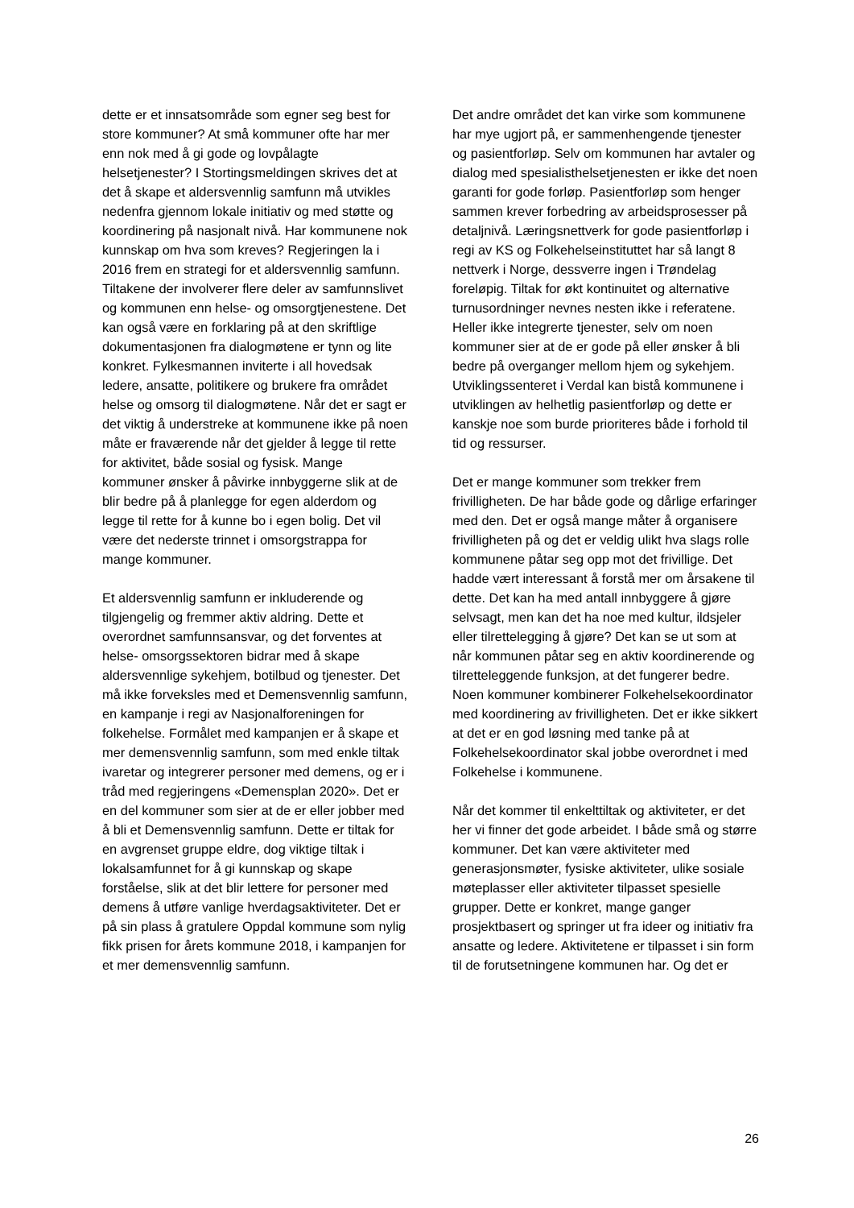dette er et innsatsområde som egner seg best for store kommuner? At små kommuner ofte har mer enn nok med å gi gode og lovpålagte helsetjenester? I Stortingsmeldingen skrives det at det å skape et aldersvennlig samfunn må utvikles nedenfra gjennom lokale initiativ og med støtte og koordinering på nasjonalt nivå. Har kommunene nok kunnskap om hva som kreves? Regjeringen la i 2016 frem en strategi for et aldersvennlig samfunn. Tiltakene der involverer flere deler av samfunnslivet og kommunen enn helse- og omsorgtjenestene. Det kan også være en forklaring på at den skriftlige dokumentasjonen fra dialogmøtene er tynn og lite konkret. Fylkesmannen inviterte i all hovedsak ledere, ansatte, politikere og brukere fra området helse og omsorg til dialogmøtene. Når det er sagt er det viktig å understreke at kommunene ikke på noen måte er fraværende når det gjelder å legge til rette for aktivitet, både sosial og fysisk. Mange kommuner ønsker å påvirke innbyggerne slik at de blir bedre på å planlegge for egen alderdom og legge til rette for å kunne bo i egen bolig. Det vil være det nederste trinnet i omsorgstrappa for mange kommuner.
Et aldersvennlig samfunn er inkluderende og tilgjengelig og fremmer aktiv aldring. Dette et overordnet samfunnsansvar, og det forventes at helse- omsorgssektoren bidrar med å skape aldersvennlige sykehjem, botilbud og tjenester. Det må ikke forveksles med et Demensvennlig samfunn, en kampanje i regi av Nasjonalforeningen for folkehelse. Formålet med kampanjen er å skape et mer demensvennlig samfunn, som med enkle tiltak ivaretar og integrerer personer med demens, og er i tråd med regjeringens «Demensplan 2020». Det er en del kommuner som sier at de er eller jobber med å bli et Demensvennlig samfunn. Dette er tiltak for en avgrenset gruppe eldre, dog viktige tiltak i lokalsamfunnet for å gi kunnskap og skape forståelse, slik at det blir lettere for personer med demens å utføre vanlige hverdagsaktiviteter. Det er på sin plass å gratulere Oppdal kommune som nylig fikk prisen for årets kommune 2018, i kampanjen for et mer demensvennlig samfunn.
Det andre området det kan virke som kommunene har mye ugjort på, er sammenhengende tjenester og pasientforløp. Selv om kommunen har avtaler og dialog med spesialisthelsetjenesten er ikke det noen garanti for gode forløp. Pasientforløp som henger sammen krever forbedring av arbeidsprosesser på detaljnivå. Læringsnettverk for gode pasientforløp i regi av KS og Folkehelseinstituttet har så langt 8 nettverk i Norge, dessverre ingen i Trøndelag foreløpig. Tiltak for økt kontinuitet og alternative turnusordninger nevnes nesten ikke i referatene. Heller ikke integrerte tjenester, selv om noen kommuner sier at de er gode på eller ønsker å bli bedre på overganger mellom hjem og sykehjem. Utviklingssenteret i Verdal kan bistå kommunene i utviklingen av helhetlig pasientforløp og dette er kanskje noe som burde prioriteres både i forhold til tid og ressurser.
Det er mange kommuner som trekker frem frivilligheten. De har både gode og dårlige erfaringer med den. Det er også mange måter å organisere frivilligheten på og det er veldig ulikt hva slags rolle kommunene påtar seg opp mot det frivillige. Det hadde vært interessant å forstå mer om årsakene til dette. Det kan ha med antall innbyggere å gjøre selvsagt, men kan det ha noe med kultur, ildsjeler eller tilrettelegging å gjøre? Det kan se ut som at når kommunen påtar seg en aktiv koordinerende og tilretteleggende funksjon, at det fungerer bedre. Noen kommuner kombinerer Folkehelsekoordinator med koordinering av frivilligheten. Det er ikke sikkert at det er en god løsning med tanke på at Folkehelsekoordinator skal jobbe overordnet i med Folkehelse i kommunene.
Når det kommer til enkelttiltak og aktiviteter, er det her vi finner det gode arbeidet. I både små og større kommuner. Det kan være aktiviteter med generasjonsmøter, fysiske aktiviteter, ulike sosiale møteplasser eller aktiviteter tilpasset spesielle grupper. Dette er konkret, mange ganger prosjektbasert og springer ut fra ideer og initiativ fra ansatte og ledere. Aktivitetene er tilpasset i sin form til de forutsetningene kommunen har. Og det er
26